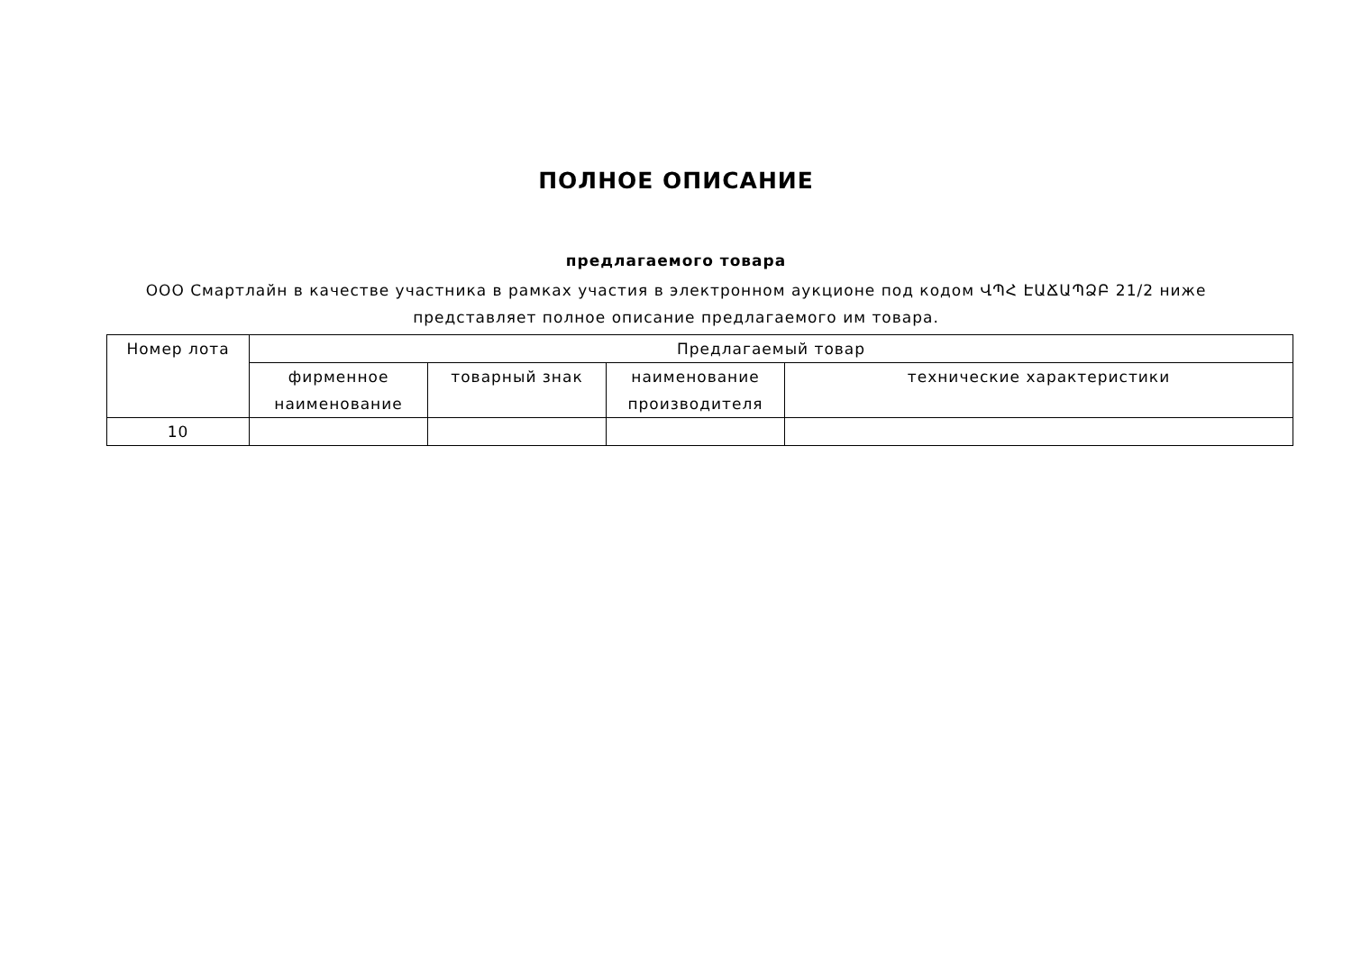ПОЛНОЕ ОПИСАНИЕ
предлагаемого товара
ООО Смартлайн в качестве участника в рамках участия в электронном аукционе под кодом ՎՊՀ ԷԱՃԱՊՁԲ 21/2 ниже представляет полное описание предлагаемого им товара.
| Номер лота | Предлагаемый товар | | | |
| --- | --- | --- | --- | --- |
| | фирменное наименование | товарный знак | наименование производителя | технические характеристики |
| 10 | | | | |